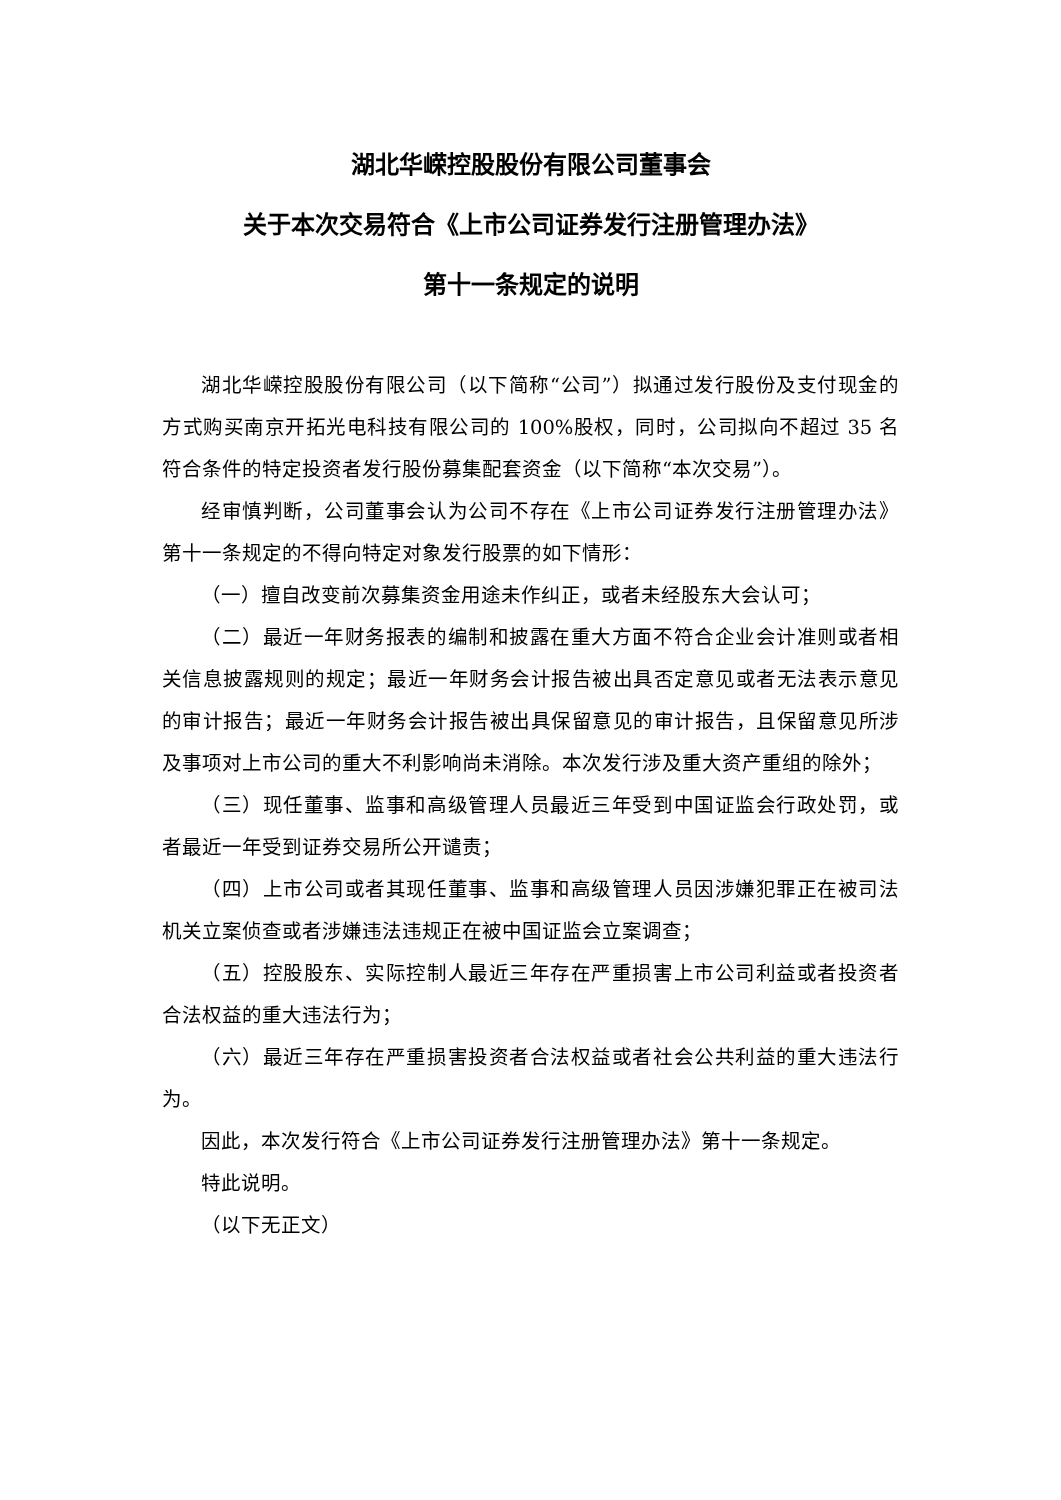湖北华嵘控股股份有限公司董事会
关于本次交易符合《上市公司证券发行注册管理办法》
第十一条规定的说明
湖北华嵘控股股份有限公司（以下简称“公司”）拟通过发行股份及支付现金的方式购买南京开拓光电科技有限公司的 100%股权，同时，公司拟向不超过 35 名符合条件的特定投资者发行股份募集配套资金（以下简称“本次交易”）。
经审慎判断，公司董事会认为公司不存在《上市公司证券发行注册管理办法》第十一条规定的不得向特定对象发行股票的如下情形：
（一）擅自改变前次募集资金用途未作纠正，或者未经股东大会认可；
（二）最近一年财务报表的编制和披露在重大方面不符合企业会计准则或者相关信息披露规则的规定；最近一年财务会计报告被出具否定意见或者无法表示意见的审计报告；最近一年财务会计报告被出具保留意见的审计报告，且保留意见所涉及事项对上市公司的重大不利影响尚未消除。本次发行涉及重大资产重组的除外；
（三）现任董事、监事和高级管理人员最近三年受到中国证监会行政处罚，或者最近一年受到证券交易所公开谴责；
（四）上市公司或者其现任董事、监事和高级管理人员因涉嫌犯罪正在被司法机关立案侦查或者涉嫌违法违规正在被中国证监会立案调查；
（五）控股股东、实际控制人最近三年存在严重损害上市公司利益或者投资者合法权益的重大违法行为；
（六）最近三年存在严重损害投资者合法权益或者社会公共利益的重大违法行为。
因此，本次发行符合《上市公司证券发行注册管理办法》第十一条规定。
特此说明。
（以下无正文）